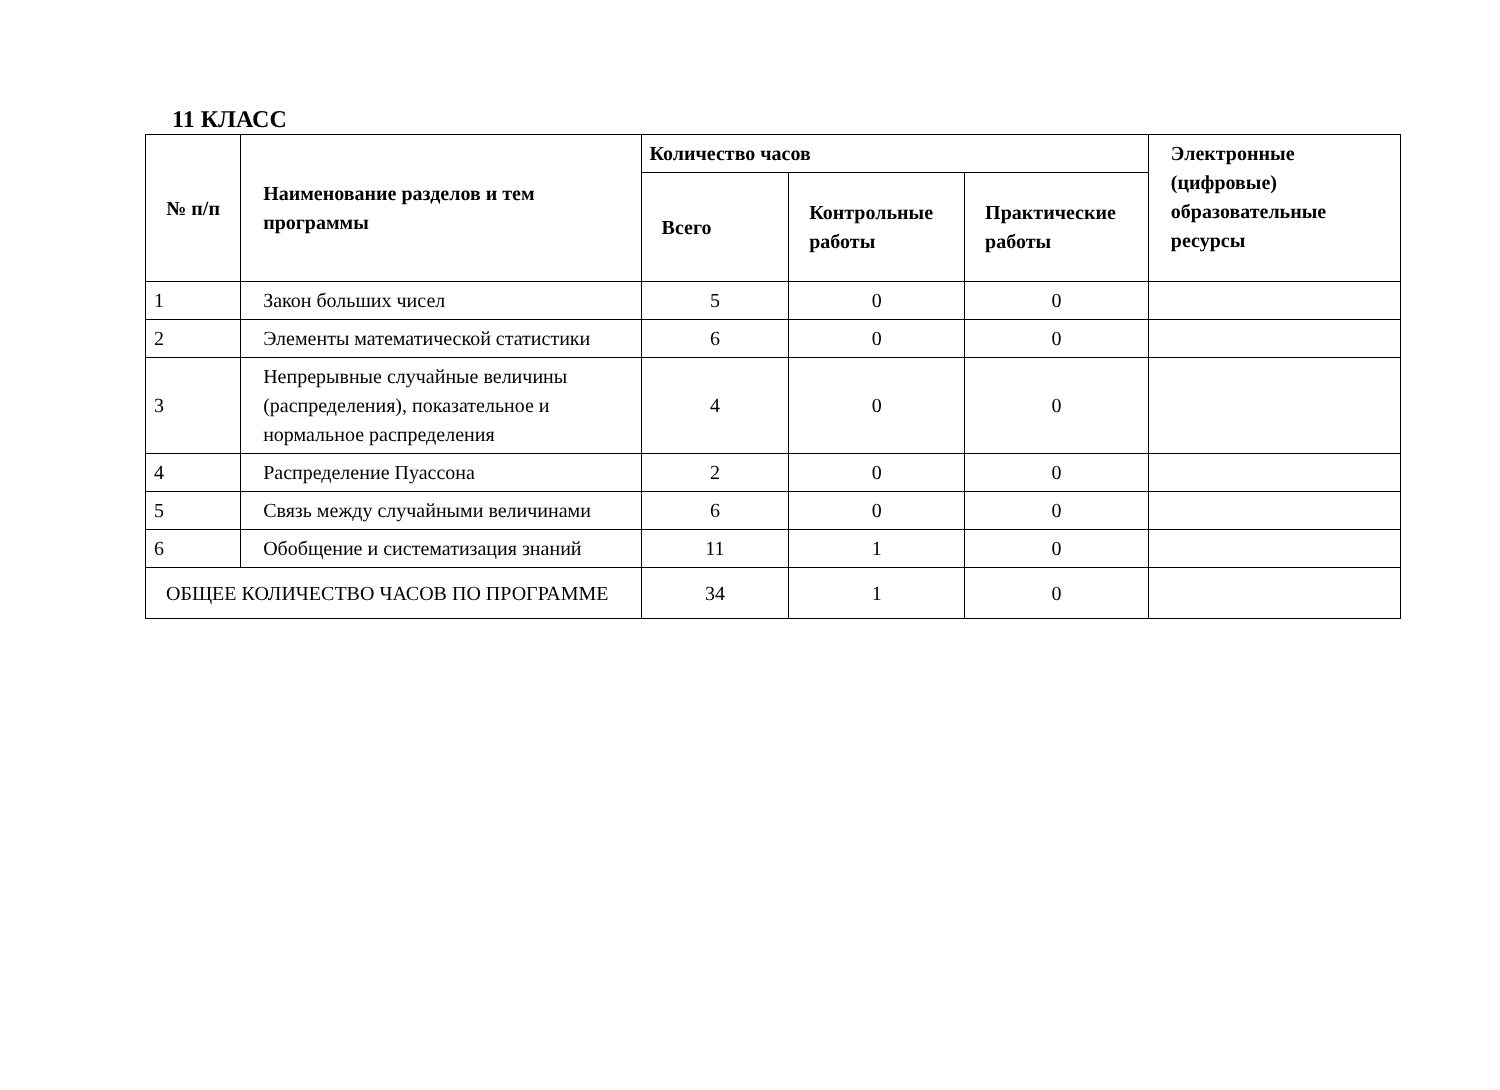11 КЛАСС
| № п/п | Наименование разделов и тем программы | Количество часов | | | Электронные (цифровые) образовательные ресурсы |
| --- | --- | --- | --- | --- | --- |
| | | Всего | Контрольные работы | Практические работы | |
| 1 | Закон больших чисел | 5 | 0 | 0 | |
| 2 | Элементы математической статистики | 6 | 0 | 0 | |
| 3 | Непрерывные случайные величины (распределения), показательное и нормальное распределения | 4 | 0 | 0 | |
| 4 | Распределение Пуассона | 2 | 0 | 0 | |
| 5 | Связь между случайными величинами | 6 | 0 | 0 | |
| 6 | Обобщение и систематизация знаний | 11 | 1 | 0 | |
| ОБЩЕЕ КОЛИЧЕСТВО ЧАСОВ ПО ПРОГРАММЕ | | 34 | 1 | 0 | |